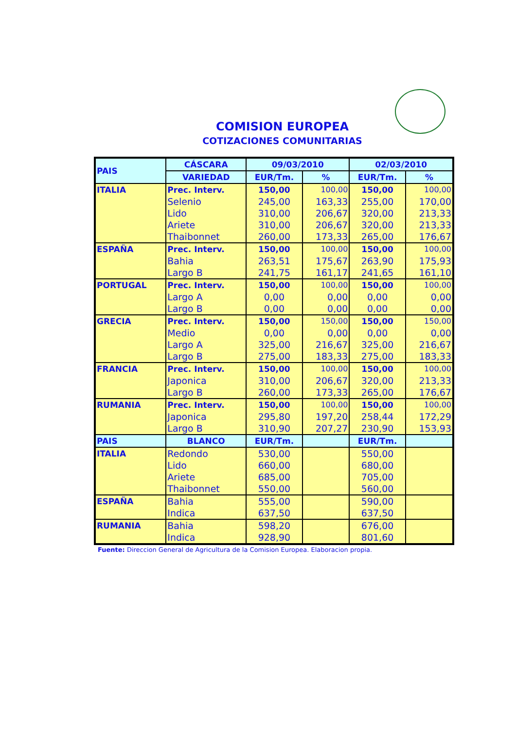COMISION EUROPEA
COTIZACIONES COMUNITARIAS
| PAIS | CÁSCARA | 09/03/2010 | | 02/03/2010 | |
| --- | --- | --- | --- | --- | --- |
| | VARIEDAD | EUR/Tm. | % | EUR/Tm. | % |
| ITALIA | Prec. Interv. | 150,00 | 100,00 | 150,00 | 100,00 |
| | Selenio | 245,00 | 163,33 | 255,00 | 170,00 |
| | Lido | 310,00 | 206,67 | 320,00 | 213,33 |
| | Ariete | 310,00 | 206,67 | 320,00 | 213,33 |
| | Thaibonnet | 260,00 | 173,33 | 265,00 | 176,67 |
| ESPAÑA | Prec. Interv. | 150,00 | 100,00 | 150,00 | 100,00 |
| | Bahia | 263,51 | 175,67 | 263,90 | 175,93 |
| | Largo B | 241,75 | 161,17 | 241,65 | 161,10 |
| PORTUGAL | Prec. Interv. | 150,00 | 100,00 | 150,00 | 100,00 |
| | Largo A | 0,00 | 0,00 | 0,00 | 0,00 |
| | Largo B | 0,00 | 0,00 | 0,00 | 0,00 |
| GRECIA | Prec. Interv. | 150,00 | 150,00 | 150,00 | 150,00 |
| | Medio | 0,00 | 0,00 | 0,00 | 0,00 |
| | Largo A | 325,00 | 216,67 | 325,00 | 216,67 |
| | Largo B | 275,00 | 183,33 | 275,00 | 183,33 |
| FRANCIA | Prec. Interv. | 150,00 | 100,00 | 150,00 | 100,00 |
| | Japonica | 310,00 | 206,67 | 320,00 | 213,33 |
| | Largo B | 260,00 | 173,33 | 265,00 | 176,67 |
| RUMANIA | Prec. Interv. | 150,00 | 100,00 | 150,00 | 100,00 |
| | Japonica | 295,80 | 197,20 | 258,44 | 172,29 |
| | Largo B | 310,90 | 207,27 | 230,90 | 153,93 |
| PAIS | BLANCO | EUR/Tm. | | EUR/Tm. | |
| ITALIA | Redondo | 530,00 | | 550,00 | |
| | Lido | 660,00 | | 680,00 | |
| | Ariete | 685,00 | | 705,00 | |
| | Thaibonnet | 550,00 | | 560,00 | |
| ESPAÑA | Bahia | 555,00 | | 590,00 | |
| | Indica | 637,50 | | 637,50 | |
| RUMANIA | Bahia | 598,20 | | 676,00 | |
| | Indica | 928,90 | | 801,60 | |
Fuente: Direccion General de Agricultura de la Comision Europea. Elaboracion propia.